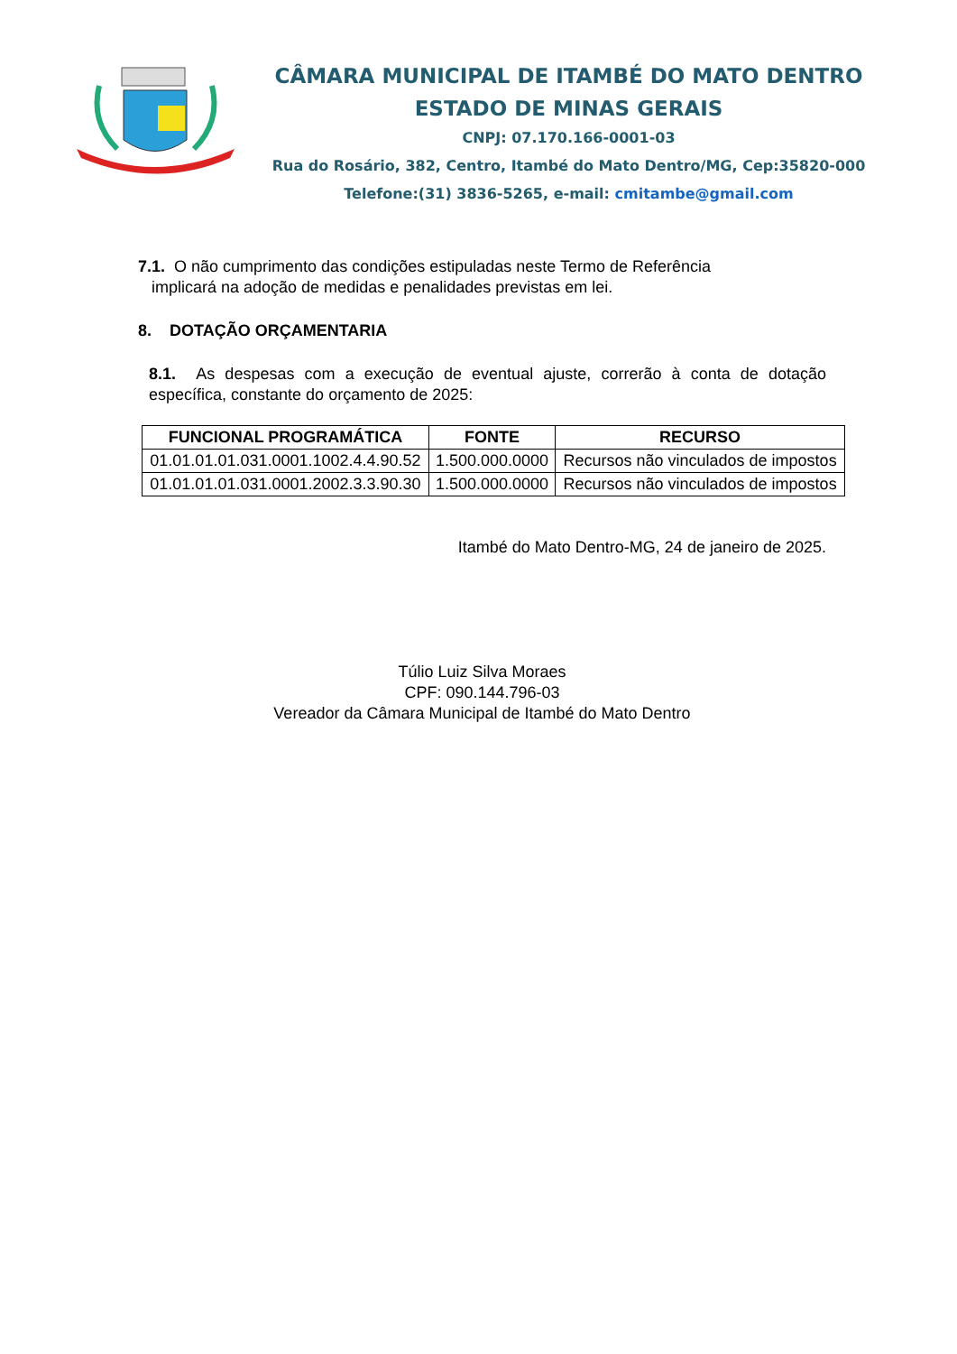CÂMARA MUNICIPAL DE ITAMBÉ DO MATO DENTRO
ESTADO DE MINAS GERAIS
CNPJ: 07.170.166-0001-03
Rua do Rosário, 382, Centro, Itambé do Mato Dentro/MG, Cep:35820-000
Telefone:(31) 3836-5265, e-mail: cmitambe@gmail.com
7.1. O não cumprimento das condições estipuladas neste Termo de Referência
implicará na adoção de medidas e penalidades previstas em lei.
8. DOTAÇÃO ORÇAMENTARIA
8.1. As despesas com a execução de eventual ajuste, correrão à conta de dotação específica, constante do orçamento de 2025:
| FUNCIONAL PROGRAMÁTICA | FONTE | RECURSO |
| --- | --- | --- |
| 01.01.01.01.031.0001.1002.4.4.90.52 | 1.500.000.0000 | Recursos não vinculados de impostos |
| 01.01.01.01.031.0001.2002.3.3.90.30 | 1.500.000.0000 | Recursos não vinculados de impostos |
Itambé do Mato Dentro-MG, 24 de janeiro de 2025.
Túlio Luiz Silva Moraes
CPF: 090.144.796-03
Vereador da Câmara Municipal de Itambé do Mato Dentro